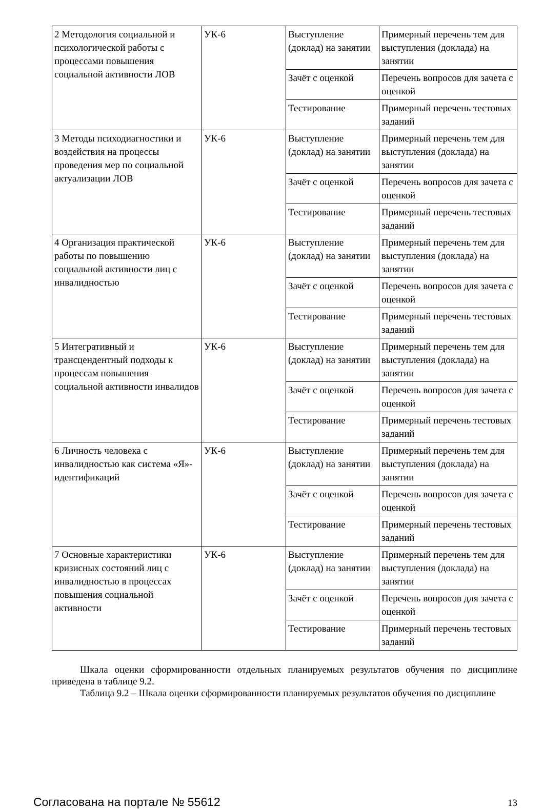| 2 Методология социальной и психологической работы с процессами повышения социальной активности ЛОВ | УК-6 | Выступление (доклад) на занятии | Примерный перечень тем для выступления (доклада) на занятии |
| | | Зачёт с оценкой | Перечень вопросов для зачета с оценкой |
| | | Тестирование | Примерный перечень тестовых заданий |
| 3 Методы психодиагностики и воздействия на процессы проведения мер по социальной актуализации ЛОВ | УК-6 | Выступление (доклад) на занятии | Примерный перечень тем для выступления (доклада) на занятии |
| | | Зачёт с оценкой | Перечень вопросов для зачета с оценкой |
| | | Тестирование | Примерный перечень тестовых заданий |
| 4 Организация практической работы по повышению социальной активности лиц с инвалидностью | УК-6 | Выступление (доклад) на занятии | Примерный перечень тем для выступления (доклада) на занятии |
| | | Зачёт с оценкой | Перечень вопросов для зачета с оценкой |
| | | Тестирование | Примерный перечень тестовых заданий |
| 5 Интегративный и трансцендентный подходы к процессам повышения социальной активности инвалидов | УК-6 | Выступление (доклад) на занятии | Примерный перечень тем для выступления (доклада) на занятии |
| | | Зачёт с оценкой | Перечень вопросов для зачета с оценкой |
| | | Тестирование | Примерный перечень тестовых заданий |
| 6 Личность человека с инвалидностью как система «Я»-идентификаций | УК-6 | Выступление (доклад) на занятии | Примерный перечень тем для выступления (доклада) на занятии |
| | | Зачёт с оценкой | Перечень вопросов для зачета с оценкой |
| | | Тестирование | Примерный перечень тестовых заданий |
| 7 Основные характеристики кризисных состояний лиц с инвалидностью в процессах повышения социальной активности | УК-6 | Выступление (доклад) на занятии | Примерный перечень тем для выступления (доклада) на занятии |
| | | Зачёт с оценкой | Перечень вопросов для зачета с оценкой |
| | | Тестирование | Примерный перечень тестовых заданий |
Шкала оценки сформированности отдельных планируемых результатов обучения по дисциплине приведена в таблице 9.2.
Таблица 9.2 – Шкала оценки сформированности планируемых результатов обучения по дисциплине
Согласована на портале № 55612 13